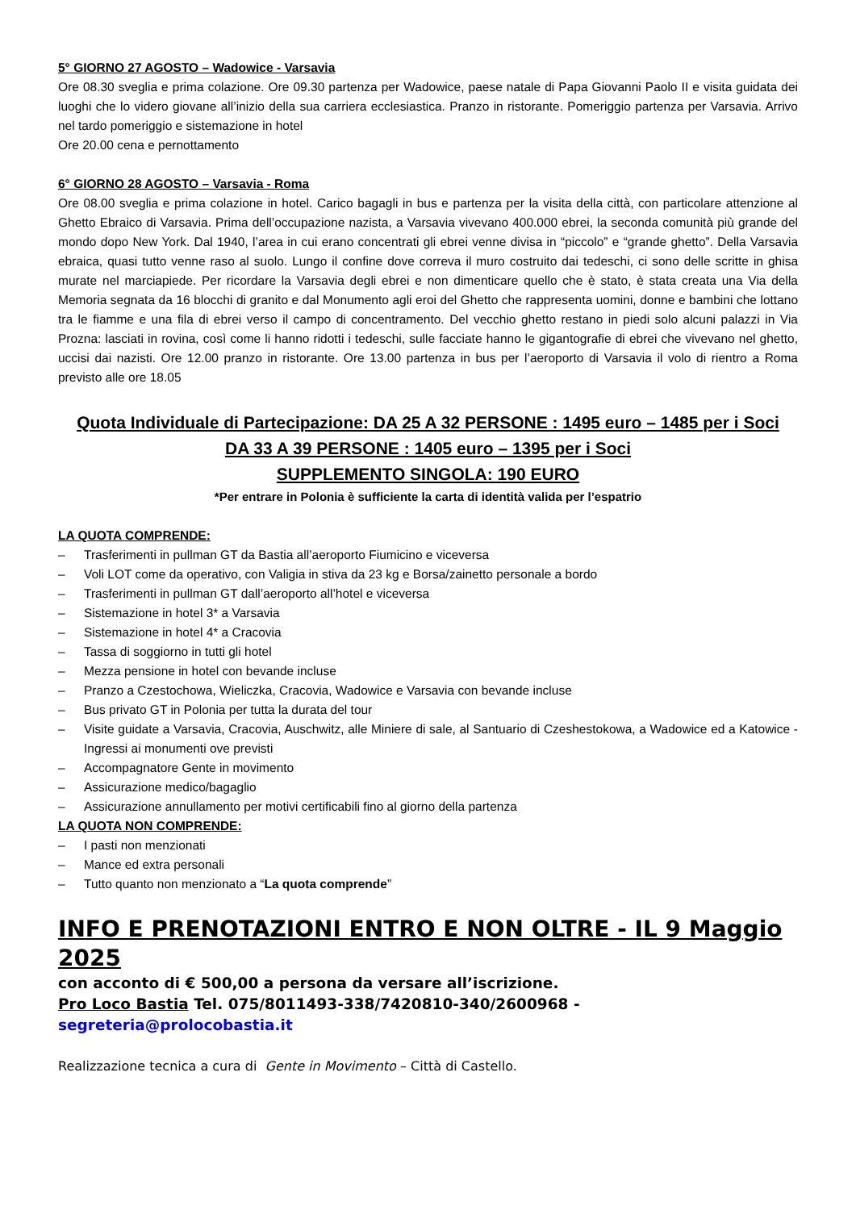5° GIORNO 27 AGOSTO – Wadowice - Varsavia
Ore 08.30 sveglia e prima colazione. Ore 09.30 partenza per Wadowice, paese natale di Papa Giovanni Paolo II e visita guidata dei luoghi che lo videro giovane all’inizio della sua carriera ecclesiastica. Pranzo in ristorante. Pomeriggio partenza per Varsavia. Arrivo nel tardo pomeriggio e sistemazione in hotel
Ore 20.00 cena e pernottamento
6° GIORNO 28 AGOSTO – Varsavia - Roma
Ore 08.00 sveglia e prima colazione in hotel. Carico bagagli in bus e partenza per la visita della città, con particolare attenzione al Ghetto Ebraico di Varsavia. Prima dell’occupazione nazista, a Varsavia vivevano 400.000 ebrei, la seconda comunità più grande del mondo dopo New York. Dal 1940, l’area in cui erano concentrati gli ebrei venne divisa in “piccolo” e “grande ghetto”. Della Varsavia ebraica, quasi tutto venne raso al suolo. Lungo il confine dove correva il muro costruito dai tedeschi, ci sono delle scritte in ghisa murate nel marciapiede. Per ricordare la Varsavia degli ebrei e non dimenticare quello che è stato, è stata creata una Via della Memoria segnata da 16 blocchi di granito e dal Monumento agli eroi del Ghetto che rappresenta uomini, donne e bambini che lottano tra le fiamme e una fila di ebrei verso il campo di concentramento. Del vecchio ghetto restano in piedi solo alcuni palazzi in Via Prozna: lasciati in rovina, così come li hanno ridotti i tedeschi, sulle facciate hanno le gigantografie di ebrei che vivevano nel ghetto, uccisi dai nazisti. Ore 12.00 pranzo in ristorante. Ore 13.00 partenza in bus per l’aeroporto di Varsavia il volo di rientro a Roma previsto alle ore 18.05
Quota Individuale di Partecipazione: DA 25 A 32 PERSONE : 1495 euro – 1485 per i Soci
DA 33 A 39 PERSONE : 1405 euro – 1395 per i Soci
SUPPLEMENTO SINGOLA: 190 EURO
*Per entrare in Polonia è sufficiente la carta di identità valida per l’espatrio
LA QUOTA COMPRENDE:
– Trasferimenti in pullman GT da Bastia all’aeroporto Fiumicino e viceversa
– Voli LOT come da operativo, con Valigia in stiva da 23 kg e Borsa/zainetto personale a bordo
– Trasferimenti in pullman GT dall’aeroporto all’hotel e viceversa
– Sistemazione in hotel 3* a Varsavia
– Sistemazione in hotel 4* a Cracovia
– Tassa di soggiorno in tutti gli hotel
– Mezza pensione in hotel con bevande incluse
– Pranzo a Czestochowa, Wieliczka, Cracovia, Wadowice e Varsavia con bevande incluse
– Bus privato GT in Polonia per tutta la durata del tour
– Visite guidate a Varsavia, Cracovia, Auschwitz, alle Miniere di sale, al Santuario di Czeshestokowa, a Wadowice ed a Katowice - Ingressi ai monumenti ove previsti
– Accompagnatore Gente in movimento
– Assicurazione medico/bagaglio
– Assicurazione annullamento per motivi certificabili fino al giorno della partenza
LA QUOTA NON COMPRENDE:
– I pasti non menzionati
– Mance ed extra personali
– Tutto quanto non menzionato a “La quota comprende”
INFO E PRENOTAZIONI ENTRO E NON OLTRE - IL 9 Maggio 2025
con acconto di € 500,00 a persona da versare all’iscrizione.
Pro Loco Bastia Tel. 075/8011493-338/7420810-340/2600968 - segreteria@prolocobastia.it
Realizzazione tecnica a cura di Gente in Movimento – Città di Castello.